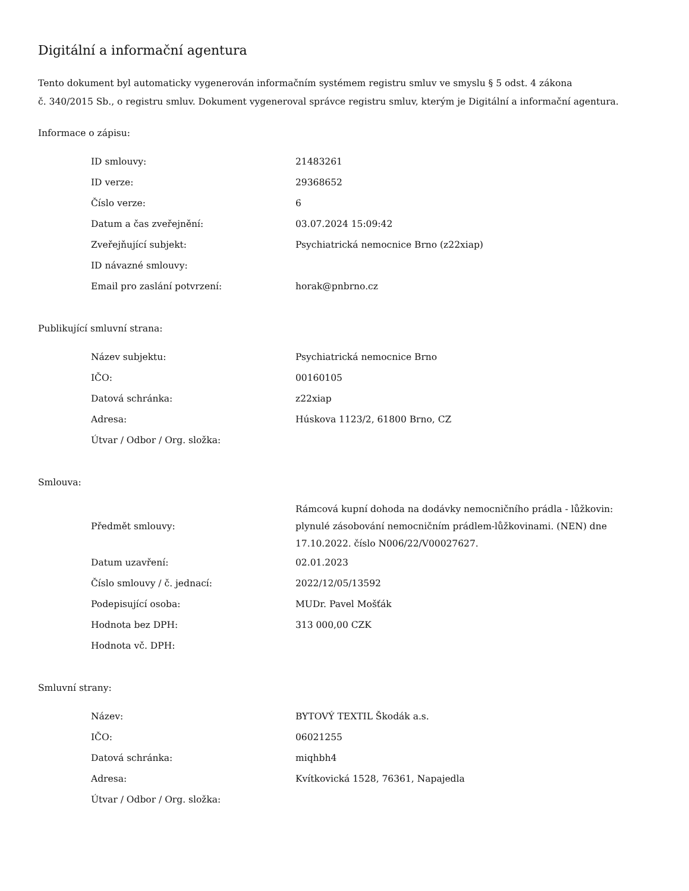Digitální a informační agentura
Tento dokument byl automaticky vygenerován informačním systémem registru smluv ve smyslu § 5 odst. 4 zákona
č. 340/2015 Sb., o registru smluv. Dokument vygeneroval správce registru smluv, kterým je Digitální a informační agentura.
Informace o zápisu:
| ID smlouvy: | 21483261 |
| ID verze: | 29368652 |
| Číslo verze: | 6 |
| Datum a čas zveřejnění: | 03.07.2024 15:09:42 |
| Zveřejňující subjekt: | Psychiatrická nemocnice Brno (z22xiap) |
| ID návazné smlouvy: | |
| Email pro zaslání potvrzení: | horak@pnbrno.cz |
Publikující smluvní strana:
| Název subjektu: | Psychiatrická nemocnice Brno |
| IČO: | 00160105 |
| Datová schránka: | z22xiap |
| Adresa: | Húskova 1123/2, 61800 Brno, CZ |
| Útvar / Odbor / Org. složka: | |
Smlouva:
| Předmět smlouvy: | Rámcová kupní dohoda na dodávky nemocničního prádla - lůžkovin: plynulé zásobování nemocničním prádlem-lůžkovinami. (NEN) dne 17.10.2022. číslo N006/22/V00027627. |
| Datum uzavření: | 02.01.2023 |
| Číslo smlouvy / č. jednací: | 2022/12/05/13592 |
| Podepisující osoba: | MUDr. Pavel Mošťák |
| Hodnota bez DPH: | 313 000,00 CZK |
| Hodnota vč. DPH: | |
Smluvní strany:
| Název: | BYTOVÝ TEXTIL Škodák a.s. |
| IČO: | 06021255 |
| Datová schránka: | miqhbh4 |
| Adresa: | Kvítkovická 1528, 76361, Napajedla |
| Útvar / Odbor / Org. složka: | |